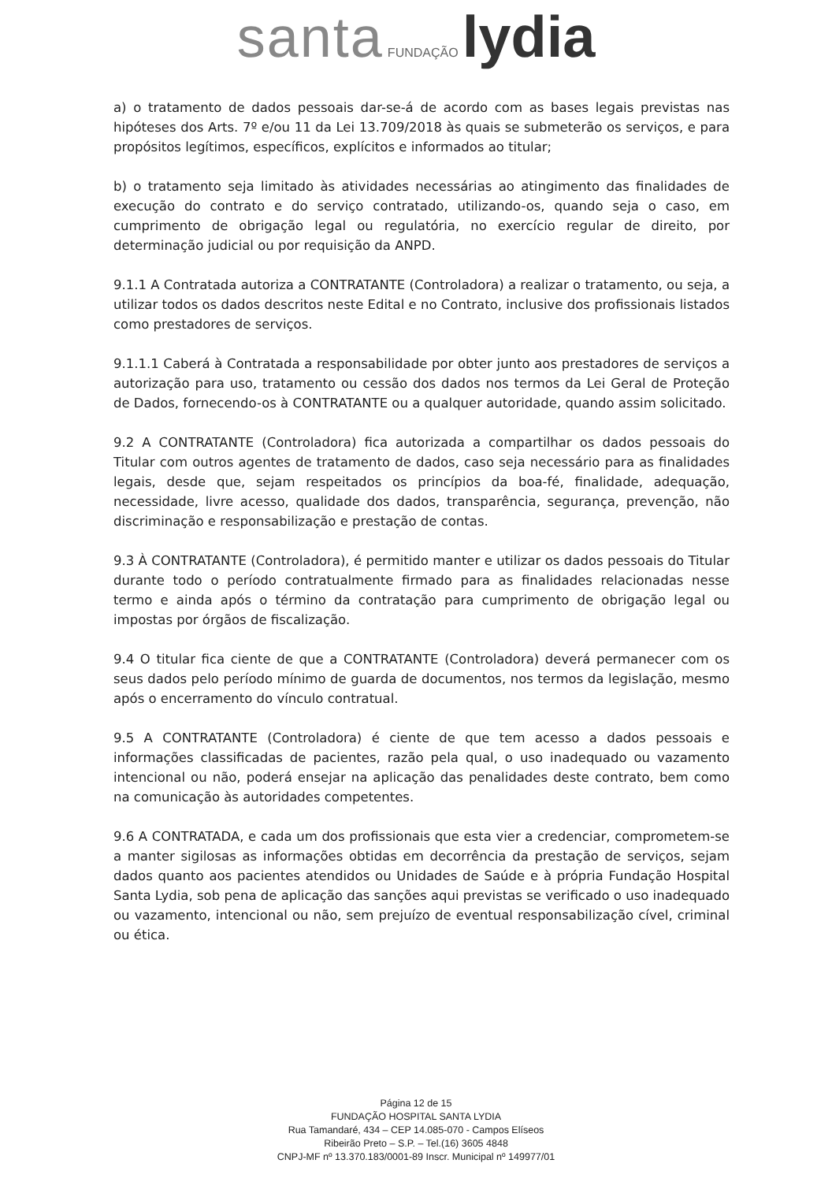santa FUNDAÇÃO lydia
a) o tratamento de dados pessoais dar-se-á de acordo com as bases legais previstas nas hipóteses dos Arts. 7º e/ou 11 da Lei 13.709/2018 às quais se submeterão os serviços, e para propósitos legítimos, específicos, explícitos e informados ao titular;
b) o tratamento seja limitado às atividades necessárias ao atingimento das finalidades de execução do contrato e do serviço contratado, utilizando-os, quando seja o caso, em cumprimento de obrigação legal ou regulatória, no exercício regular de direito, por determinação judicial ou por requisição da ANPD.
9.1.1 A Contratada autoriza a CONTRATANTE (Controladora) a realizar o tratamento, ou seja, a utilizar todos os dados descritos neste Edital e no Contrato, inclusive dos profissionais listados como prestadores de serviços.
9.1.1.1 Caberá à Contratada a responsabilidade por obter junto aos prestadores de serviços a autorização para uso, tratamento ou cessão dos dados nos termos da Lei Geral de Proteção de Dados, fornecendo-os à CONTRATANTE ou a qualquer autoridade, quando assim solicitado.
9.2 A CONTRATANTE (Controladora) fica autorizada a compartilhar os dados pessoais do Titular com outros agentes de tratamento de dados, caso seja necessário para as finalidades legais, desde que, sejam respeitados os princípios da boa-fé, finalidade, adequação, necessidade, livre acesso, qualidade dos dados, transparência, segurança, prevenção, não discriminação e responsabilização e prestação de contas.
9.3 À CONTRATANTE (Controladora), é permitido manter e utilizar os dados pessoais do Titular durante todo o período contratualmente firmado para as finalidades relacionadas nesse termo e ainda após o término da contratação para cumprimento de obrigação legal ou impostas por órgãos de fiscalização.
9.4 O titular fica ciente de que a CONTRATANTE (Controladora) deverá permanecer com os seus dados pelo período mínimo de guarda de documentos, nos termos da legislação, mesmo após o encerramento do vínculo contratual.
9.5 A CONTRATANTE (Controladora) é ciente de que tem acesso a dados pessoais e informações classificadas de pacientes, razão pela qual, o uso inadequado ou vazamento intencional ou não, poderá ensejar na aplicação das penalidades deste contrato, bem como na comunicação às autoridades competentes.
9.6 A CONTRATADA, e cada um dos profissionais que esta vier a credenciar, comprometem-se a manter sigilosas as informações obtidas em decorrência da prestação de serviços, sejam dados quanto aos pacientes atendidos ou Unidades de Saúde e à própria Fundação Hospital Santa Lydia, sob pena de aplicação das sanções aqui previstas se verificado o uso inadequado ou vazamento, intencional ou não, sem prejuízo de eventual responsabilização cível, criminal ou ética.
Página 12 de 15
FUNDAÇÃO HOSPITAL SANTA LYDIA
Rua Tamandaré, 434 – CEP 14.085-070 - Campos Elíseos
Ribeirão Preto – S.P. – Tel.(16) 3605 4848
CNPJ-MF nº 13.370.183/0001-89 Inscr. Municipal nº 149977/01